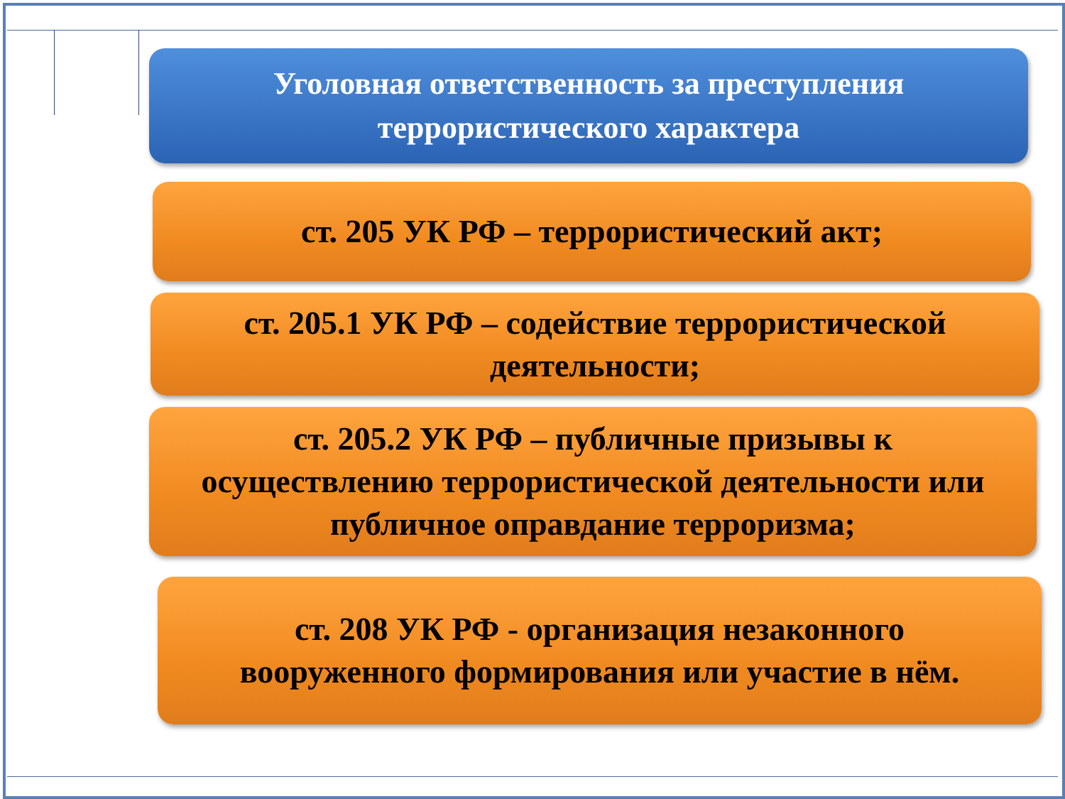Уголовная ответственность за преступления
террористического характера
ст. 205 УК РФ – террористический акт;
ст. 205.1 УК РФ – содействие террористической
деятельности;
ст. 205.2 УК РФ – публичные призывы к
осуществлению террористической деятельности или
публичное оправдание терроризма;
ст. 208 УК РФ - организация незаконного
вооруженного формирования или участие в нём.